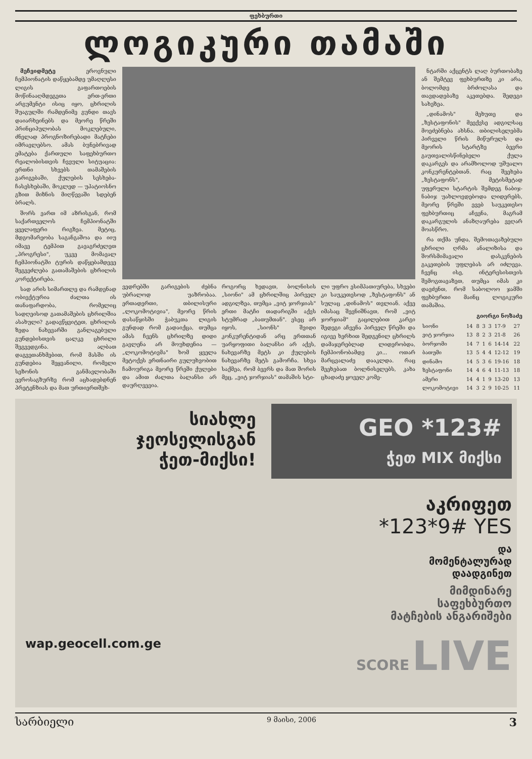ფეხბურთი
ლოგიკური თამაში
მეჩვიდმეტე ეროვნული ჩემპიონატის დაწყებამდე უმაღლესი ლიგის გაფართოების მოწინააღმდეგეთა ერთ-ერთი არგუმენტი ისიც იყო, ცხრილის შუაგულში რამდენიმე გუნდი თავს დაიარხეინებს და მეორე წრეში პრინციპულობას მოკლებული, ძნელად პროგნოზირებადი მატჩები იმრავლებსო. ამას ბუნებრივად ემატება ქართული საფეხბურთო რეალობისთვის ჩვეული სიტუაცია: ერთნი სხვებს თამაშების გარიგებაში, ქულების სესხება-ჩასესხებაში, მოკლედ — უპატიოსნო გზით მიზნის მიღწევაში სდებენ ბრალს.
შორს ვართ იმ აზრისგან, რომ საქართველოს ჩემპიონატში ყველაფერი რიგზეა. მეტიც, მდგომარეობა საგანგაშოა და იიუ იმავე ტემპით გავაგრძელეთ „პროგრესი", უკვე მომავალ ჩემპიონატში ტურის დაწყებამდევე შეგვეძლება გათამაშების ცხრილის კორექტირება.
სად არის სიმართლე და რამდენად ობიექტურია ძალთა ის თანაფარდობა, რომელიც სადღეისოდ გათამაშების ცხრილშია ასახული? გადავწყვიტეთ, ცხრილის ზედა ნახევარში განლაგებული გუნდებისთვის ცალკე ცხრილი შეგვედგინა. ალბათ დაგვეთანხმებით, რომ მასში ის გუნდებია შეყვანილი, რომელი სეზონის განმავლობაში ევროსაგზურზე რომ აცხადებდნენ პრეტენზიას და მათ ურთიერთშეხ-
ვედრებში გარიგების ძებნა უბრალოდ უაზრობაა. ერთადერთი, თბილისური „ლოკომოტივია", მეორე წრის დასაწყისში ჭაბუკთა ლიგის გუნდად რომ გადაიქცა, თუმცა ამას ჩვენს ცხრილზე დიდი გავლენა არ მოუხდენია — „ლოკომოტივმა" ხომ ყველა მეტოქეს ერთნაირი გულუხვობით ჩამოურიგა მეორე წრეში ქულები და ამით ძალთა ბალანსი არ დაურღვევია.
როგორც ხედავთ, ბოლნისის „სიონი" ამ ცხრილშიც პირველ ადგილზეა, თუმცა „ვიტ ჯორჯიას" ერთი მატჩი თადარიგში აქვს სტუმრად „ბათუმთან". ესეც არ იყოს, „სიონს" შვიდი კონკურენტიდან არც ერთთან უარყოფითი ბალანსი არ აქვს, ნახევარზე მეტს კი ქულების ნახევარზე მეტს გამორჩა. სხვა საქმეა, რომ ბევრს და მათ შორის მეც, „ვიტ ჯორჯიას" თამაშის სტი-
ლი უფრო ესიმპათიურება, სხვები კი საუკეთესოდ „ზესტაფონს" ან სულაც „დინამოს" თვლიან. აქვე იმასაც შევნიშნავთ, რომ „ვიტ ჯორჯიამ" გაცილებით კარგი შედეგი აჩვენა პირველ წრეში და იგივე ხერხით შედგენილ ცხრილს დამაჯერებლად ლიდერობდა, ჩემპიონობამდე კი... ოთარ მარცვალაძე დააკლდა. რაც შეეხებათ ბოლნისელებს, კახა ცხადაძე ყოველ კომე-
ნტარში აქცენტს ლაღ ბურთობაზე ან შემტევ ფეხბურთზე კი არა, ბოლომდე ბრძოლასა და თავდადებაზე აკეთებდა. შედეგი სახეზეა.
„დინამოს" მეხუთე და „ზესტაფონის" მეექვსე ადგილსაც მოეძებნება ახსნა. თბილისელებმა პირველი წრის მიწურულს და მეორის სტარტზე ბევრი გაუთვალისწინებელი ქულა დაკარგეს და არამხოლოდ უშუალო კონკურენტებთან. რაც შეეხება „ზესტაფონს", მეტისმეტად უფერული სტარტის შემდეგ ნაბიჯ-ნაბიჯ უახლოვდებოდა ლიდერებს, მეორე წრეში ევებ საუკეთესო ფეხბურთიც აჩვენა, მაგრამ დაკარგულის ანაზღაურება ვეღარ მოასწრო.
რა თქმა უნდა, შემოთავაზებული ცხრილი ღრმა ანალიზისა და შორსმიმავალი დასკვნების გაკეთების უფლებას არ იძლევა. ჩვენც ისე, ინტერესისთვის შემოგთავაზეთ, თუმცა იმას კი დავძენთ, რომ საბოლოო ჯამში ფეხბურთი მაინც ლოგიკური თამაშია.
გიორგი ნოზაძე
| სიონი | 14 | 8 | 3 | 3 | 17-9 | 27 |
| ვიტ ჯორჯია | 13 | 8 | 2 | 3 | 21-8 | 26 |
| ბორჯომი | 14 | 7 | 1 | 6 | 14-14 | 22 |
| ბათუმი | 13 | 5 | 4 | 4 | 12-12 | 19 |
| დინამო | 14 | 5 | 3 | 6 | 19-16 | 18 |
| ზესტაფონი | 14 | 4 | 6 | 4 | 11-13 | 18 |
| ამერი | 14 | 4 | 1 | 9 | 13-20 | 13 |
| ლოკომოტივი | 14 | 3 | 2 | 9 | 10-25 | 11 |
სიახლე
ჯეოსელისგან
ჭეთ-მიქსი!
wap.geocell.com.ge
GEO *123#
ჭეთ MIX მიქსი
აკრიფეთ
*123*9# YES
და
მომენტალურად
დაადგინეთ
მიმდინარე
საფეხბურთო
მატჩების ანგარიშები
SCORE LIVE
სარბიელი 9 მაისი, 2006 3